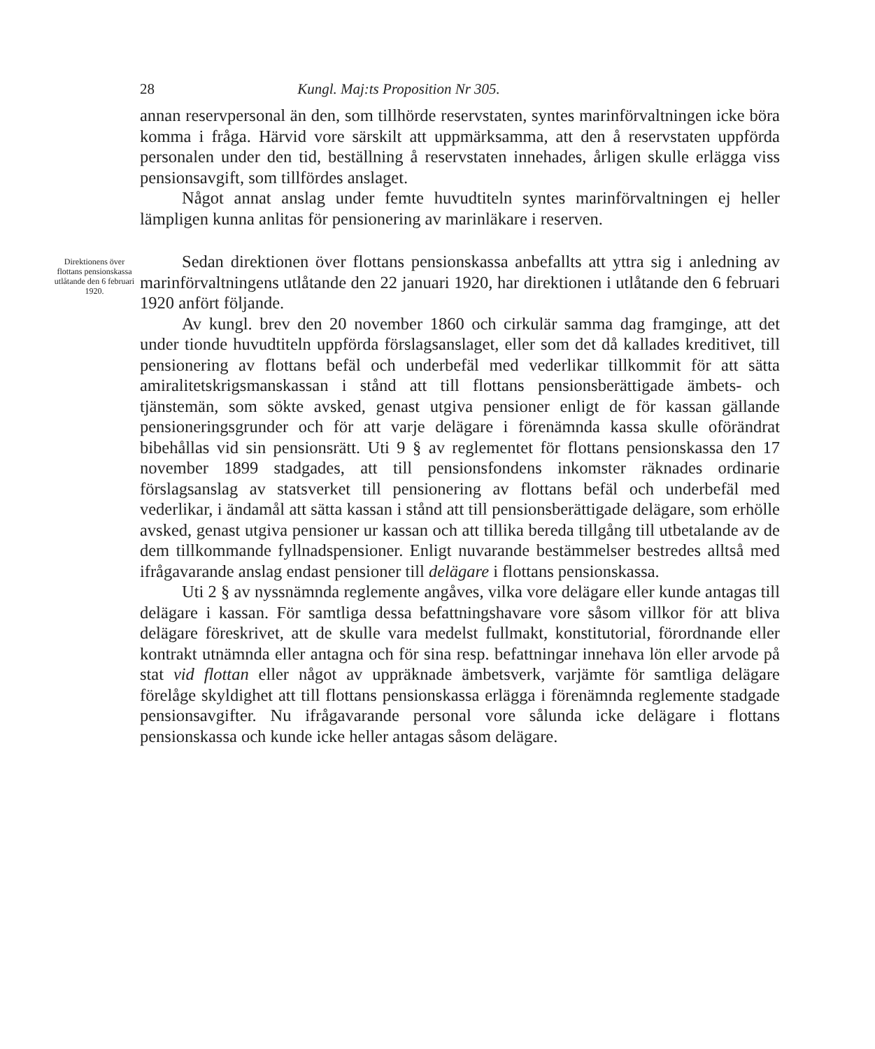28 Kungl. Maj:ts Proposition Nr 305.
annan reservpersonal än den, som tillhörde reservstaten, syntes marinförvaltningen icke böra komma i fråga. Härvid vore särskilt att uppmärksamma, att den å reservstaten uppförda personalen under den tid, beställning å reservstaten innehades, årligen skulle erlägga viss pensionsavgift, som tillfördes anslaget.
Något annat anslag under femte huvudtiteln syntes marinförvaltningen ej heller lämpligen kunna anlitas för pensionering av marinläkare i reserven.
Direktionens över flottans pensionskassa utlåtande den 6 februari 1920.
Sedan direktionen över flottans pensionskassa anbefallts att yttra sig i anledning av marinförvaltningens utlåtande den 22 januari 1920, har direktionen i utlåtande den 6 februari 1920 anfört följande.
Av kungl. brev den 20 november 1860 och cirkulär samma dag framginge, att det under tionde huvudtiteln uppförda förslagsanslaget, eller som det då kallades kreditivet, till pensionering av flottans befäl och underbefäl med vederlikar tillkommit för att sätta amiralitetskrigsmanskassan i stånd att till flottans pensionsberättigade ämbets- och tjänstemän, som sökte avsked, genast utgiva pensioner enligt de för kassan gällande pensioneringsgrunder och för att varje delägare i förenämnda kassa skulle oförändrat bibehållas vid sin pensionsrätt. Uti 9 § av reglementet för flottans pensionskassa den 17 november 1899 stadgades, att till pensionsfondens inkomster räknades ordinarie förslagsanslag av statsverket till pensionering av flottans befäl och underbefäl med vederlikar, i ändamål att sätta kassan i stånd att till pensionsberättigade delägare, som erhölle avsked, genast utgiva pensioner ur kassan och att tillika bereda tillgång till utbetalande av de dem tillkommande fyllnadspensioner. Enligt nuvarande bestämmelser bestredes alltså med ifrågavarande anslag endast pensioner till delägare i flottans pensionskassa.
Uti 2 § av nyssnämnda reglemente angåves, vilka vore delägare eller kunde antagas till delägare i kassan. För samtliga dessa befattningshavare vore såsom villkor för att bliva delägare föreskrivet, att de skulle vara medelst fullmakt, konstitutorial, förordnande eller kontrakt utnämnda eller antagna och för sina resp. befattningar innehava lön eller arvode på stat vid flottan eller något av uppräknade ämbetsverk, varjämte för samtliga delägare förelåge skyldighet att till flottans pensionskassa erlägga i förenämnda reglemente stadgade pensionsavgifter. Nu ifrågavarande personal vore sålunda icke delägare i flottans pensionskassa och kunde icke heller antagas såsom delägare.